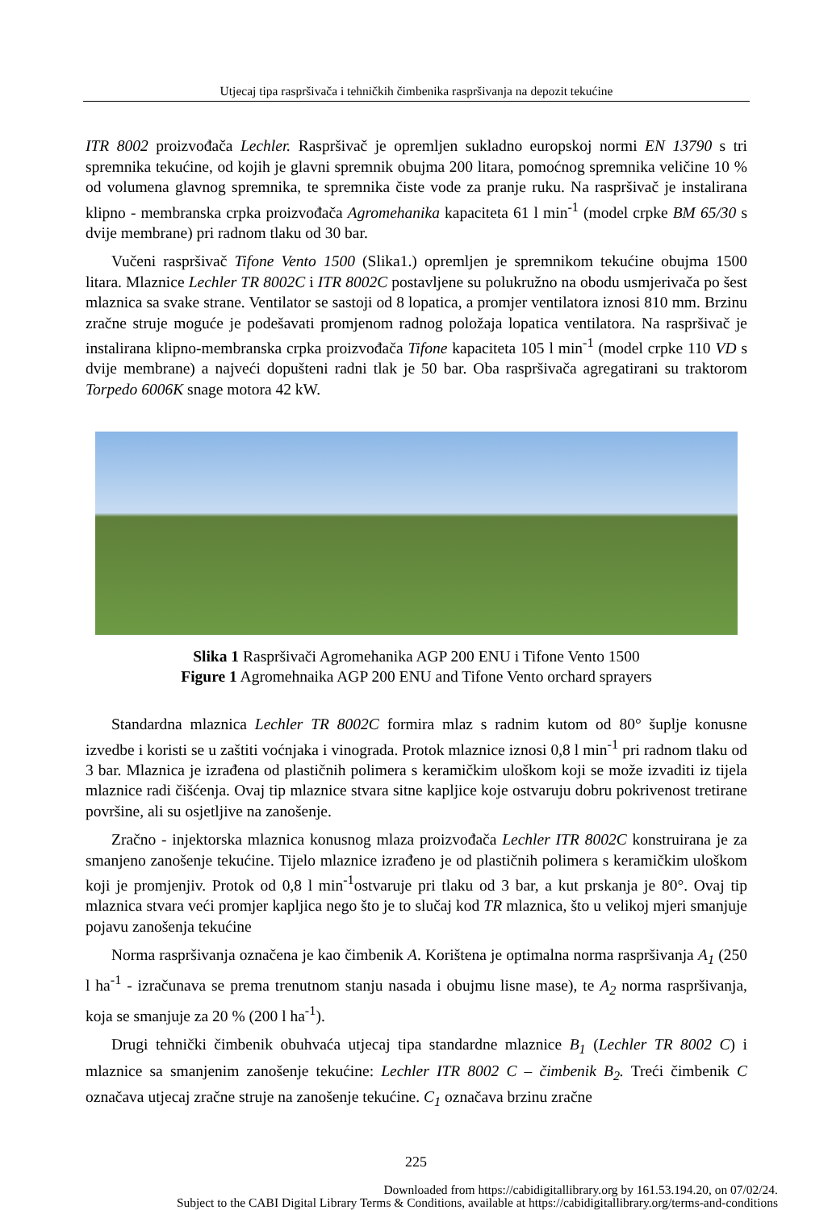Utjecaj tipa raspršivača i tehničkih čimbenika raspršivanja na depozit tekućine
ITR 8002 proizvođača Lechler. Raspršivač je opremljen sukladno europskoj normi EN 13790 s tri spremnika tekućine, od kojih je glavni spremnik obujma 200 litara, pomoćnog spremnika veličine 10 % od volumena glavnog spremnika, te spremnika čiste vode za pranje ruku. Na raspršivač je instalirana klipno - membranska crpka proizvođača Agromehanika kapaciteta 61 l min<sup>-1</sup> (model crpke BM 65/30 s dvije membrane) pri radnom tlaku od 30 bar.
Vučeni raspršivač Tifone Vento 1500 (Slika1.) opremljen je spremnikom tekućine obujma 1500 litara. Mlaznice Lechler TR 8002C i ITR 8002C postavljene su polukružno na obodu usmjerivača po šest mlaznica sa svake strane. Ventilator se sastoji od 8 lopatica, a promjer ventilatora iznosi 810 mm. Brzinu zračne struje moguće je podešavati promjenom radnog položaja lopatica ventilatora. Na raspršivač je instalirana klipno-membranska crpka proizvođača Tifone kapaciteta 105 l min<sup>-1</sup> (model crpke 110 VD s dvije membrane) a najveći dopušteni radni tlak je 50 bar. Oba raspršivača agregatirani su traktorom Torpedo 6006K snage motora 42 kW.
Slika 1 Raspršivači Agromehanika AGP 200 ENU i Tifone Vento 1500
Figure 1 Agromehnaika AGP 200 ENU and Tifone Vento orchard sprayers
Standardna mlaznica Lechler TR 8002C formira mlaz s radnim kutom od 80° šuplje konusne izvedbe i koristi se u zaštiti voćnjaka i vinograda. Protok mlaznice iznosi 0,8 l min<sup>-1</sup> pri radnom tlaku od 3 bar. Mlaznica je izrađena od plastičnih polimera s keramičkim uloškom koji se može izvaditi iz tijela mlaznice radi čišćenja. Ovaj tip mlaznice stvara sitne kapljice koje ostvaruju dobru pokrivenost tretirane površine, ali su osjetljive na zanošenje.
Zračno - injektorska mlaznica konusnog mlaza proizvođača Lechler ITR 8002C konstruirana je za smanjeno zanošenje tekućine. Tijelo mlaznice izrađeno je od plastičnih polimera s keramičkim uloškom koji je promjenjiv. Protok od 0,8 l min<sup>-1</sup>ostvaruje pri tlaku od 3 bar, a kut prskanja je 80°. Ovaj tip mlaznica stvara veći promjer kapljica nego što je to slučaj kod TR mlaznica, što u velikoj mjeri smanjuje pojavu zanošenja tekućine
Norma raspršivanja označena je kao čimbenik A. Korištena je optimalna norma raspršivanja A<sub>1</sub> (250 l ha<sup>-1</sup> - izračunava se prema trenutnom stanju nasada i obujmu lisne mase), te A<sub>2</sub> norma raspršivanja, koja se smanjuje za 20 % (200 l ha<sup>-1</sup>).
Drugi tehnički čimbenik obuhvaća utjecaj tipa standardne mlaznice B<sub>1</sub> (Lechler TR 8002 C) i mlaznice sa smanjenim zanošenje tekućine: Lechler ITR 8002 C – čimbenik B<sub>2</sub>. Treći čimbenik C označava utjecaj zračne struje na zanošenje tekućine. C<sub>1</sub> označava brzinu zračne
225
Downloaded from https://cabidigitallibrary.org by 161.53.194.20, on 07/02/24.
Subject to the CABI Digital Library Terms & Conditions, available at https://cabidigitallibrary.org/terms-and-conditions